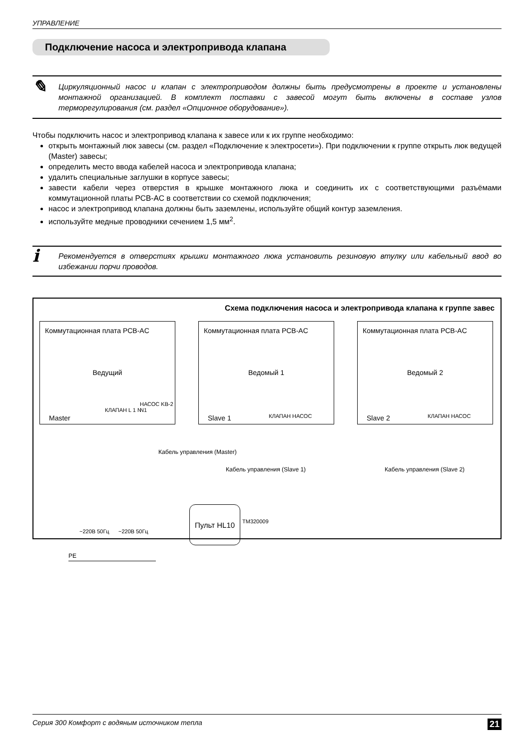УПРАВЛЕНИЕ
Подключение насоса и электропривода клапана
✎
Циркуляционный насос и клапан с электроприводом должны быть предусмотрены в проекте и установлены монтажной организацией. В комплект поставки с завесой могут быть включены в составе узлов терморегулирования (см. раздел «Опционное оборудование»).
Чтобы подключить насос и электропривод клапана к завесе или к их группе необходимо:
открыть монтажный люк завесы (см. раздел «Подключение к электросети»). При подключении к группе открыть люк ведущей (Master) завесы;
определить место ввода кабелей насоса и электропривода клапана;
удалить специальные заглушки в корпусе завесы;
завести кабели через отверстия в крышке монтажного люка и соединить их с соответствующими разъёмами коммутационной платы PCB-AC в соответствии со схемой подключения;
насос и электропривод клапана должны быть заземлены, используйте общий контур заземления.
используйте медные проводники сечением 1,5 мм<sup>2</sup>.
i
Рекомендуется в отверстиях крышки монтажного люка установить резиновую втулку или кабельный ввод во избежании порчи проводов.
Схема подключения насоса и электропривода клапана к группе завес
Коммутационная плата PCB-AC
Ведущий
Master
КЛАПАН L 1 N НАСОС KB-2 N1
Коммутационная плата PCB-AC
Ведомый 1
Slave 1 КЛАПАН НАСОС
Коммутационная плата PCB-AC
Ведомый 2
Slave 2 КЛАПАН НАСОС
Кабель управления (Slave 1) Кабель управления (Slave 2)
Кабель управления (Master)
Пульт HL10
TM320009
~220В 50Гц ~220В 50Гц
PE
Серия 300 Комфорт с водяным источником тепла 21